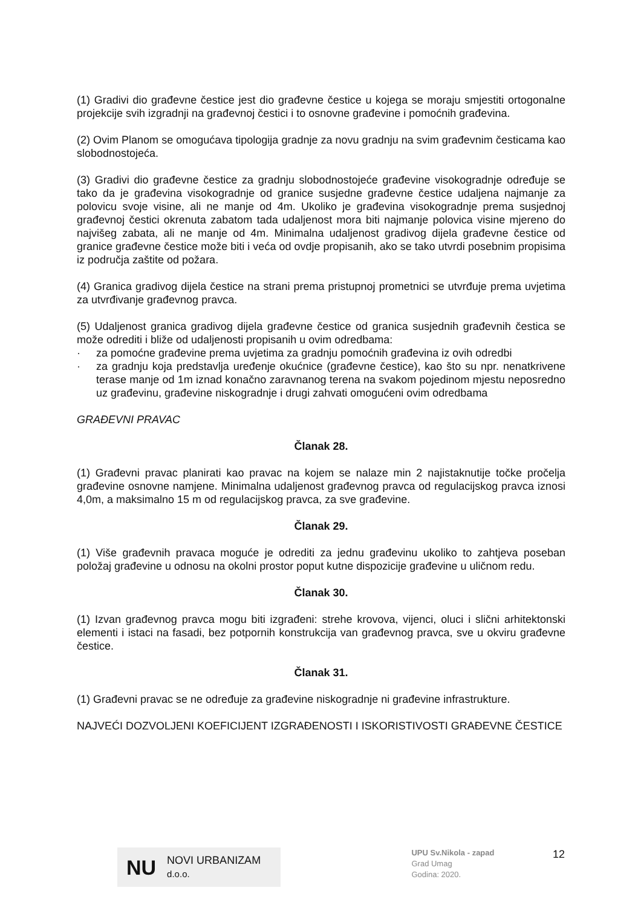(1) Gradivi dio građevne čestice jest dio građevne čestice u kojega se moraju smjestiti ortogonalne projekcije svih izgradnji na građevnoj čestici i to osnovne građevine i pomoćnih građevina.
(2) Ovim Planom se omogućava tipologija gradnje za novu gradnju na svim građevnim česticama kao slobodnostojeća.
(3) Gradivi dio građevne čestice za gradnju slobodnostojeće građevine visokogradnje određuje se tako da je građevina visokogradnje od granice susjedne građevne čestice udaljena najmanje za polovicu svoje visine, ali ne manje od 4m. Ukoliko je građevina visokogradnje prema susjednoj građevnoj čestici okrenuta zabatom tada udaljenost mora biti najmanje polovica visine mjereno do najvišeg zabata, ali ne manje od 4m. Minimalna udaljenost gradivog dijela građevne čestice od granice građevne čestice može biti i veća od ovdje propisanih, ako se tako utvrdi posebnim propisima iz područja zaštite od požara.
(4) Granica gradivog dijela čestice na strani prema pristupnoj prometnici se utvrđuje prema uvjetima za utvrđivanje građevnog pravca.
(5) Udaljenost granica gradivog dijela građevne čestice od granica susjednih građevnih čestica se može odrediti i bliže od udaljenosti propisanih u ovim odredbama:
· za pomoćne građevine prema uvjetima za gradnju pomoćnih građevina iz ovih odredbi
· za gradnju koja predstavlja uređenje okućnice (građevne čestice), kao što su npr. nenatkrivene terase manje od 1m iznad konačno zaravnanog terena na svakom pojedinom mjestu neposredno uz građevinu, građevine niskogradnje i drugi zahvati omogućeni ovim odredbama
GRAĐEVNI PRAVAC
Članak 28.
(1) Građevni pravac planirati kao pravac na kojem se nalaze min 2 najistaknutije točke pročelja građevine osnovne namjene. Minimalna udaljenost građevnog pravca od regulacijskog pravca iznosi 4,0m, a maksimalno 15 m od regulacijskog pravca, za sve građevine.
Članak 29.
(1) Više građevnih pravaca moguće je odrediti za jednu građevinu ukoliko to zahtjeva poseban položaj građevine u odnosu na okolni prostor poput kutne dispozicije građevine u uličnom redu.
Članak 30.
(1) Izvan građevnog pravca mogu biti izgrađeni: strehe krovova, vijenci, oluci i slični arhitektonski elementi i istaci na fasadi, bez potpornih konstrukcija van građevnog pravca, sve u okviru građevne čestice.
Članak 31.
(1) Građevni pravac se ne određuje za građevine niskogradnje ni građevine infrastrukture.
NAJVEĆI DOZVOLJENI KOEFICIJENT IZGRAĐENOSTI I ISKORISTIVOSTI GRAĐEVNE ČESTICE
NU NOVI URBANIZAM d.o.o.
UPU Sv.Nikola - zapad
Grad Umag
Godina: 2020.
12